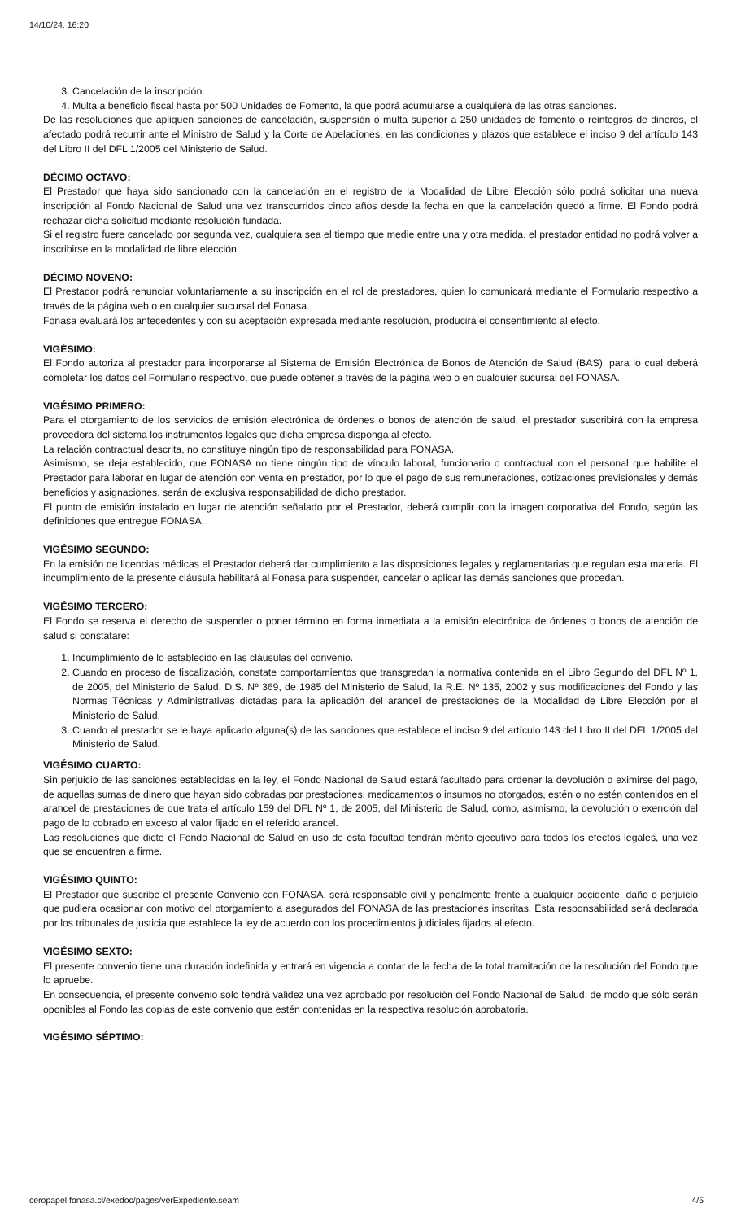14/10/24, 16:20
3. Cancelación de la inscripción.
4. Multa a beneficio fiscal hasta por 500 Unidades de Fomento, la que podrá acumularse a cualquiera de las otras sanciones.
De las resoluciones que apliquen sanciones de cancelación, suspensión o multa superior a 250 unidades de fomento o reintegros de dineros, el afectado podrá recurrir ante el Ministro de Salud y la Corte de Apelaciones, en las condiciones y plazos que establece el inciso 9 del artículo 143 del Libro II del DFL 1/2005 del Ministerio de Salud.
DÉCIMO OCTAVO:
El Prestador que haya sido sancionado con la cancelación en el registro de la Modalidad de Libre Elección sólo podrá solicitar una nueva inscripción al Fondo Nacional de Salud una vez transcurridos cinco años desde la fecha en que la cancelación quedó a firme. El Fondo podrá rechazar dicha solicitud mediante resolución fundada.
Si el registro fuere cancelado por segunda vez, cualquiera sea el tiempo que medie entre una y otra medida, el prestador entidad no podrá volver a inscribirse en la modalidad de libre elección.
DÉCIMO NOVENO:
El Prestador podrá renunciar voluntariamente a su inscripción en el rol de prestadores, quien lo comunicará mediante el Formulario respectivo a través de la página web o en cualquier sucursal del Fonasa.
Fonasa evaluará los antecedentes y con su aceptación expresada mediante resolución, producirá el consentimiento al efecto.
VIGÉSIMO:
El Fondo autoriza al prestador para incorporarse al Sistema de Emisión Electrónica de Bonos de Atención de Salud (BAS), para lo cual deberá completar los datos del Formulario respectivo, que puede obtener a través de la página web o en cualquier sucursal del FONASA.
VIGÉSIMO PRIMERO:
Para el otorgamiento de los servicios de emisión electrónica de órdenes o bonos de atención de salud, el prestador suscribirá con la empresa proveedora del sistema los instrumentos legales que dicha empresa disponga al efecto.
La relación contractual descrita, no constituye ningún tipo de responsabilidad para FONASA.
Asimismo, se deja establecido, que FONASA no tiene ningún tipo de vínculo laboral, funcionario o contractual con el personal que habilite el Prestador para laborar en lugar de atención con venta en prestador, por lo que el pago de sus remuneraciones, cotizaciones previsionales y demás beneficios y asignaciones, serán de exclusiva responsabilidad de dicho prestador.
El punto de emisión instalado en lugar de atención señalado por el Prestador, deberá cumplir con la imagen corporativa del Fondo, según las definiciones que entregue FONASA.
VIGÉSIMO SEGUNDO:
En la emisión de licencias médicas el Prestador deberá dar cumplimiento a las disposiciones legales y reglamentarias que regulan esta materia. El incumplimiento de la presente cláusula habilitará al Fonasa para suspender, cancelar o aplicar las demás sanciones que procedan.
VIGÉSIMO TERCERO:
El Fondo se reserva el derecho de suspender o poner término en forma inmediata a la emisión electrónica de órdenes o bonos de atención de salud si constatare:
1. Incumplimiento de lo establecido en las cláusulas del convenio.
2. Cuando en proceso de fiscalización, constate comportamientos que transgredan la normativa contenida en el Libro Segundo del DFL Nº 1, de 2005, del Ministerio de Salud, D.S. Nº 369, de 1985 del Ministerio de Salud, la R.E. Nº 135, 2002 y sus modificaciones del Fondo y las Normas Técnicas y Administrativas dictadas para la aplicación del arancel de prestaciones de la Modalidad de Libre Elección por el Ministerio de Salud.
3. Cuando al prestador se le haya aplicado alguna(s) de las sanciones que establece el inciso 9 del artículo 143 del Libro II del DFL 1/2005 del Ministerio de Salud.
VIGÉSIMO CUARTO:
Sin perjuicio de las sanciones establecidas en la ley, el Fondo Nacional de Salud estará facultado para ordenar la devolución o eximirse del pago, de aquellas sumas de dinero que hayan sido cobradas por prestaciones, medicamentos o insumos no otorgados, estén o no estén contenidos en el arancel de prestaciones de que trata el artículo 159 del DFL Nº 1, de 2005, del Ministerio de Salud, como, asimismo, la devolución o exención del pago de lo cobrado en exceso al valor fijado en el referido arancel.
Las resoluciones que dicte el Fondo Nacional de Salud en uso de esta facultad tendrán mérito ejecutivo para todos los efectos legales, una vez que se encuentren a firme.
VIGÉSIMO QUINTO:
El Prestador que suscribe el presente Convenio con FONASA, será responsable civil y penalmente frente a cualquier accidente, daño o perjuicio que pudiera ocasionar con motivo del otorgamiento a asegurados del FONASA de las prestaciones inscritas. Esta responsabilidad será declarada por los tribunales de justicia que establece la ley de acuerdo con los procedimientos judiciales fijados al efecto.
VIGÉSIMO SEXTO:
El presente convenio tiene una duración indefinida y entrará en vigencia a contar de la fecha de la total tramitación de la resolución del Fondo que lo apruebe.
En consecuencia, el presente convenio solo tendrá validez una vez aprobado por resolución del Fondo Nacional de Salud, de modo que sólo serán oponibles al Fondo las copias de este convenio que estén contenidas en la respectiva resolución aprobatoria.
VIGÉSIMO SÉPTIMO:
ceropapel.fonasa.cl/exedoc/pages/verExpediente.seam 4/5